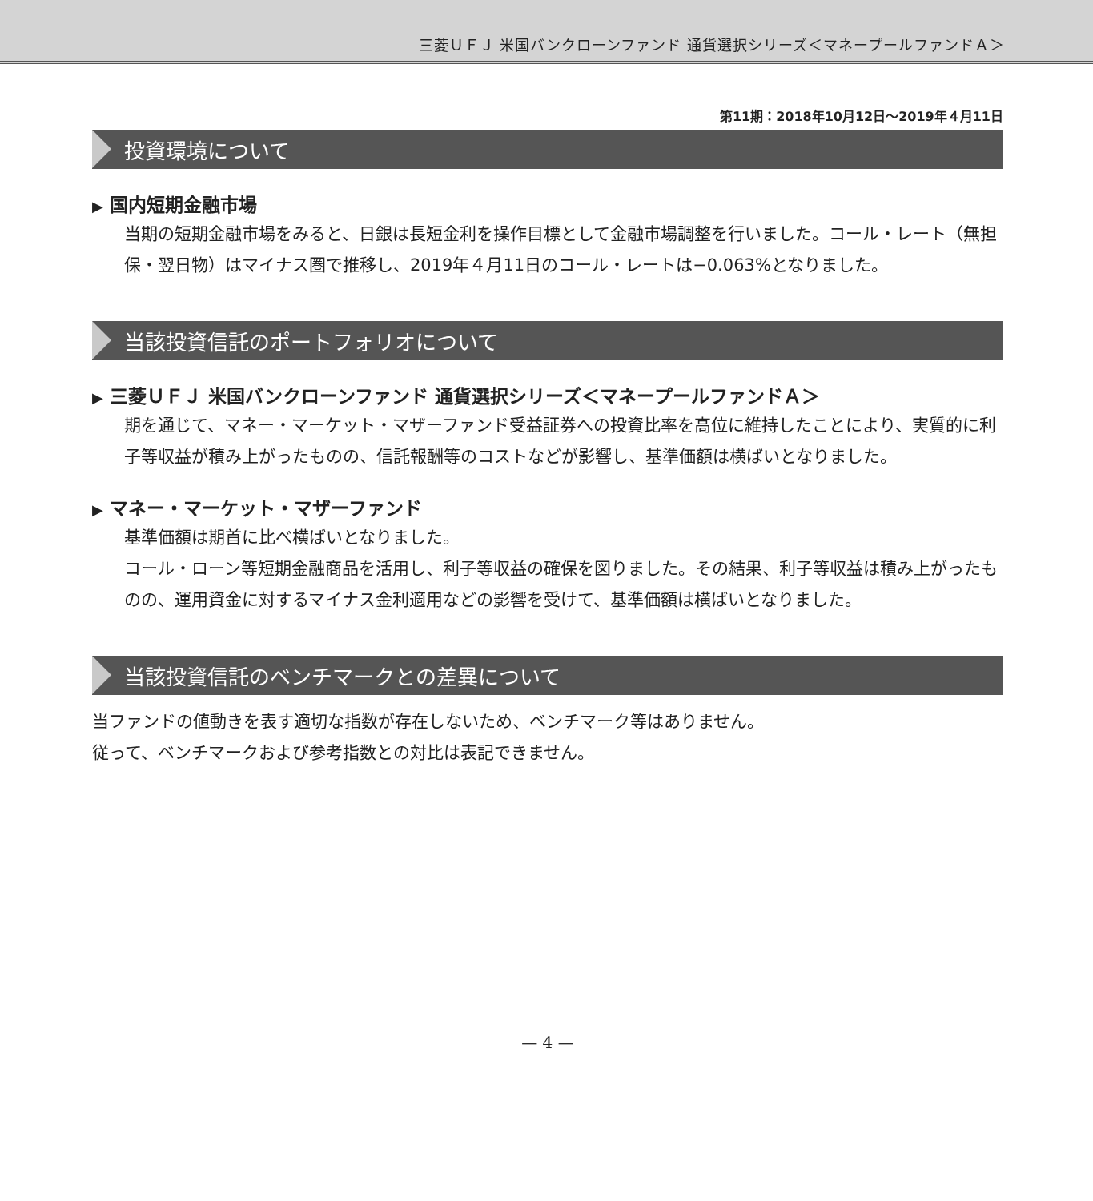三菱ＵＦＪ 米国バンクローンファンド 通貨選択シリーズ＜マネープールファンドＡ＞
第11期：2018年10月12日～2019年４月11日
投資環境について
▶ 国内短期金融市場
当期の短期金融市場をみると、日銀は長短金利を操作目標として金融市場調整を行いました。コール・レート（無担保・翌日物）はマイナス圏で推移し、2019年４月11日のコール・レートは−0.063%となりました。
当該投資信託のポートフォリオについて
▶ 三菱ＵＦＪ 米国バンクローンファンド 通貨選択シリーズ＜マネープールファンドＡ＞
期を通じて、マネー・マーケット・マザーファンド受益証券への投資比率を高位に維持したことにより、実質的に利子等収益が積み上がったものの、信託報酬等のコストなどが影響し、基準価額は横ばいとなりました。
▶ マネー・マーケット・マザーファンド
基準価額は期首に比べ横ばいとなりました。
コール・ローン等短期金融商品を活用し、利子等収益の確保を図りました。その結果、利子等収益は積み上がったものの、運用資金に対するマイナス金利適用などの影響を受けて、基準価額は横ばいとなりました。
当該投資信託のベンチマークとの差異について
当ファンドの値動きを表す適切な指数が存在しないため、ベンチマーク等はありません。
従って、ベンチマークおよび参考指数との対比は表記できません。
— 4 —